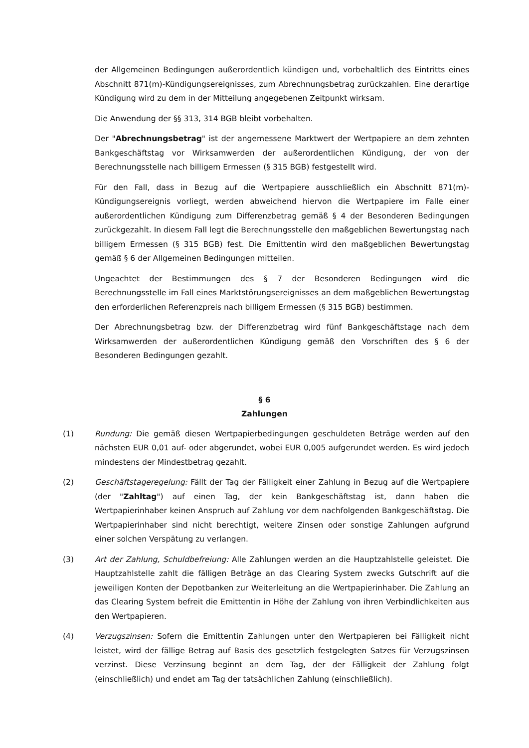der Allgemeinen Bedingungen außerordentlich kündigen und, vorbehaltlich des Eintritts eines Abschnitt 871(m)-Kündigungsereignisses, zum Abrechnungsbetrag zurückzahlen. Eine derartige Kündigung wird zu dem in der Mitteilung angegebenen Zeitpunkt wirksam.
Die Anwendung der §§ 313, 314 BGB bleibt vorbehalten.
Der "Abrechnungsbetrag" ist der angemessene Marktwert der Wertpapiere an dem zehnten Bankgeschäftstag vor Wirksamwerden der außerordentlichen Kündigung, der von der Berechnungsstelle nach billigem Ermessen (§ 315 BGB) festgestellt wird.
Für den Fall, dass in Bezug auf die Wertpapiere ausschließlich ein Abschnitt 871(m)-Kündigungsereignis vorliegt, werden abweichend hiervon die Wertpapiere im Falle einer außerordentlichen Kündigung zum Differenzbetrag gemäß § 4 der Besonderen Bedingungen zurückgezahlt. In diesem Fall legt die Berechnungsstelle den maßgeblichen Bewertungstag nach billigem Ermessen (§ 315 BGB) fest. Die Emittentin wird den maßgeblichen Bewertungstag gemäß § 6 der Allgemeinen Bedingungen mitteilen.
Ungeachtet der Bestimmungen des § 7 der Besonderen Bedingungen wird die Berechnungsstelle im Fall eines Marktstörungsereignisses an dem maßgeblichen Bewertungstag den erforderlichen Referenzpreis nach billigem Ermessen (§ 315 BGB) bestimmen.
Der Abrechnungsbetrag bzw. der Differenzbetrag wird fünf Bankgeschäftstage nach dem Wirksamwerden der außerordentlichen Kündigung gemäß den Vorschriften des § 6 der Besonderen Bedingungen gezahlt.
§ 6
Zahlungen
(1) Rundung: Die gemäß diesen Wertpapierbedingungen geschuldeten Beträge werden auf den nächsten EUR 0,01 auf- oder abgerundet, wobei EUR 0,005 aufgerundet werden. Es wird jedoch mindestens der Mindestbetrag gezahlt.
(2) Geschäftstageregelung: Fällt der Tag der Fälligkeit einer Zahlung in Bezug auf die Wertpapiere (der "Zahltag") auf einen Tag, der kein Bankgeschäftstag ist, dann haben die Wertpapierinhaber keinen Anspruch auf Zahlung vor dem nachfolgenden Bankgeschäftstag. Die Wertpapierinhaber sind nicht berechtigt, weitere Zinsen oder sonstige Zahlungen aufgrund einer solchen Verspätung zu verlangen.
(3) Art der Zahlung, Schuldbefreiung: Alle Zahlungen werden an die Hauptzahlstelle geleistet. Die Hauptzahlstelle zahlt die fälligen Beträge an das Clearing System zwecks Gutschrift auf die jeweiligen Konten der Depotbanken zur Weiterleitung an die Wertpapierinhaber. Die Zahlung an das Clearing System befreit die Emittentin in Höhe der Zahlung von ihren Verbindlichkeiten aus den Wertpapieren.
(4) Verzugszinsen: Sofern die Emittentin Zahlungen unter den Wertpapieren bei Fälligkeit nicht leistet, wird der fällige Betrag auf Basis des gesetzlich festgelegten Satzes für Verzugszinsen verzinst. Diese Verzinsung beginnt an dem Tag, der der Fälligkeit der Zahlung folgt (einschließlich) und endet am Tag der tatsächlichen Zahlung (einschließlich).